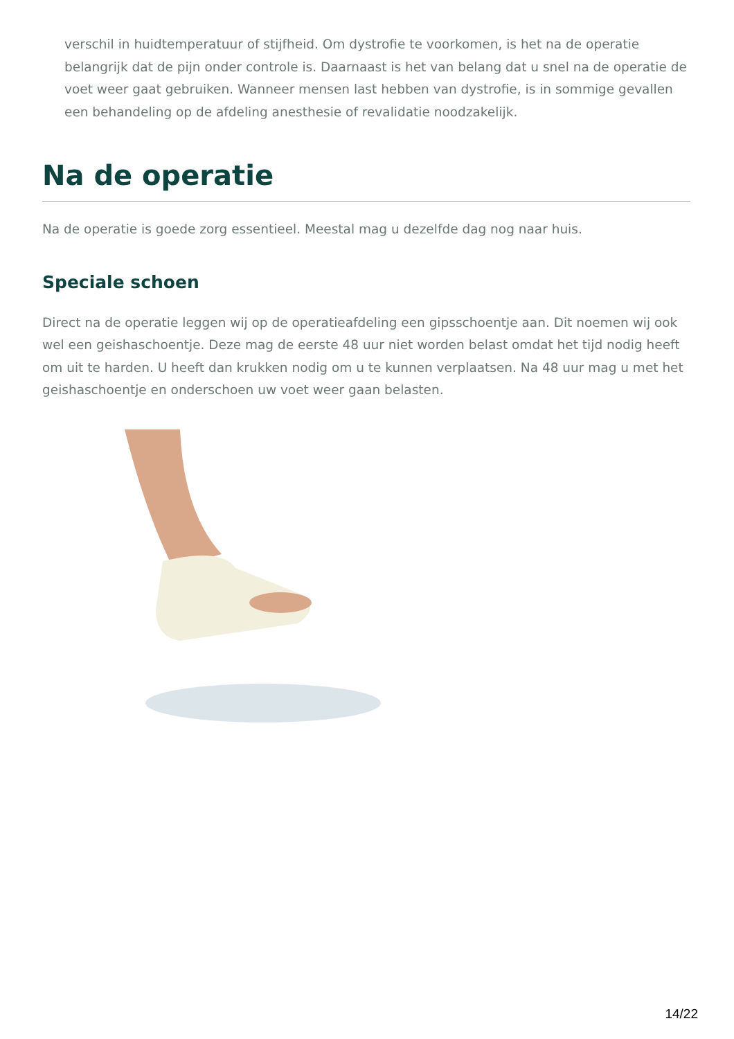verschil in huidtemperatuur of stijfheid. Om dystrofie te voorkomen, is het na de operatie belangrijk dat de pijn onder controle is. Daarnaast is het van belang dat u snel na de operatie de voet weer gaat gebruiken. Wanneer mensen last hebben van dystrofie, is in sommige gevallen een behandeling op de afdeling anesthesie of revalidatie noodzakelijk.
Na de operatie
Na de operatie is goede zorg essentieel. Meestal mag u dezelfde dag nog naar huis.
Speciale schoen
Direct na de operatie leggen wij op de operatieafdeling een gipsschoentje aan. Dit noemen wij ook wel een geishaschoentje. Deze mag de eerste 48 uur niet worden belast omdat het tijd nodig heeft om uit te harden. U heeft dan krukken nodig om u te kunnen verplaatsen. Na 48 uur mag u met het geishaschoentje en onderschoen uw voet weer gaan belasten.
14/22